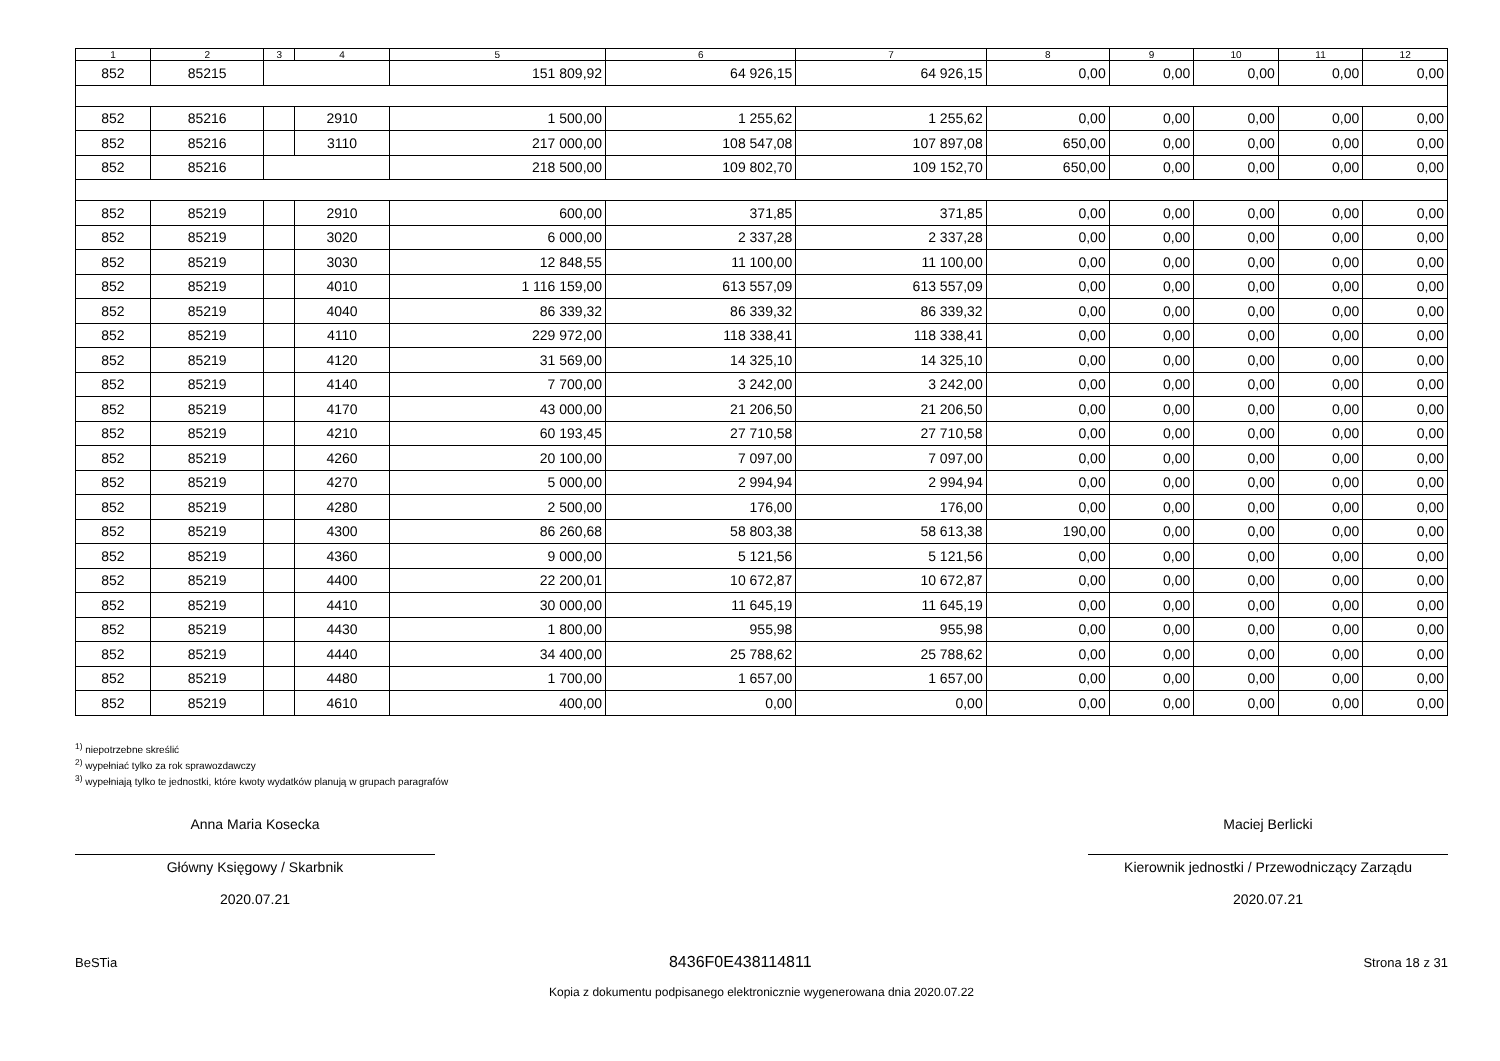| 1 | 2 | 3 | 4 | 5 | 6 | 7 | 8 | 9 | 10 | 11 | 12 |
| --- | --- | --- | --- | --- | --- | --- | --- | --- | --- | --- | --- |
| 852 | 85215 | | | 151 809,92 | 64 926,15 | 64 926,15 | 0,00 | 0,00 | 0,00 | 0,00 | 0,00 |
| 852 | 85216 | | 2910 | 1 500,00 | 1 255,62 | 1 255,62 | 0,00 | 0,00 | 0,00 | 0,00 | 0,00 |
| 852 | 85216 | | 3110 | 217 000,00 | 108 547,08 | 107 897,08 | 650,00 | 0,00 | 0,00 | 0,00 | 0,00 |
| 852 | 85216 | | | 218 500,00 | 109 802,70 | 109 152,70 | 650,00 | 0,00 | 0,00 | 0,00 | 0,00 |
| 852 | 85219 | | 2910 | 600,00 | 371,85 | 371,85 | 0,00 | 0,00 | 0,00 | 0,00 | 0,00 |
| 852 | 85219 | | 3020 | 6 000,00 | 2 337,28 | 2 337,28 | 0,00 | 0,00 | 0,00 | 0,00 | 0,00 |
| 852 | 85219 | | 3030 | 12 848,55 | 11 100,00 | 11 100,00 | 0,00 | 0,00 | 0,00 | 0,00 | 0,00 |
| 852 | 85219 | | 4010 | 1 116 159,00 | 613 557,09 | 613 557,09 | 0,00 | 0,00 | 0,00 | 0,00 | 0,00 |
| 852 | 85219 | | 4040 | 86 339,32 | 86 339,32 | 86 339,32 | 0,00 | 0,00 | 0,00 | 0,00 | 0,00 |
| 852 | 85219 | | 4110 | 229 972,00 | 118 338,41 | 118 338,41 | 0,00 | 0,00 | 0,00 | 0,00 | 0,00 |
| 852 | 85219 | | 4120 | 31 569,00 | 14 325,10 | 14 325,10 | 0,00 | 0,00 | 0,00 | 0,00 | 0,00 |
| 852 | 85219 | | 4140 | 7 700,00 | 3 242,00 | 3 242,00 | 0,00 | 0,00 | 0,00 | 0,00 | 0,00 |
| 852 | 85219 | | 4170 | 43 000,00 | 21 206,50 | 21 206,50 | 0,00 | 0,00 | 0,00 | 0,00 | 0,00 |
| 852 | 85219 | | 4210 | 60 193,45 | 27 710,58 | 27 710,58 | 0,00 | 0,00 | 0,00 | 0,00 | 0,00 |
| 852 | 85219 | | 4260 | 20 100,00 | 7 097,00 | 7 097,00 | 0,00 | 0,00 | 0,00 | 0,00 | 0,00 |
| 852 | 85219 | | 4270 | 5 000,00 | 2 994,94 | 2 994,94 | 0,00 | 0,00 | 0,00 | 0,00 | 0,00 |
| 852 | 85219 | | 4280 | 2 500,00 | 176,00 | 176,00 | 0,00 | 0,00 | 0,00 | 0,00 | 0,00 |
| 852 | 85219 | | 4300 | 86 260,68 | 58 803,38 | 58 613,38 | 190,00 | 0,00 | 0,00 | 0,00 | 0,00 |
| 852 | 85219 | | 4360 | 9 000,00 | 5 121,56 | 5 121,56 | 0,00 | 0,00 | 0,00 | 0,00 | 0,00 |
| 852 | 85219 | | 4400 | 22 200,01 | 10 672,87 | 10 672,87 | 0,00 | 0,00 | 0,00 | 0,00 | 0,00 |
| 852 | 85219 | | 4410 | 30 000,00 | 11 645,19 | 11 645,19 | 0,00 | 0,00 | 0,00 | 0,00 | 0,00 |
| 852 | 85219 | | 4430 | 1 800,00 | 955,98 | 955,98 | 0,00 | 0,00 | 0,00 | 0,00 | 0,00 |
| 852 | 85219 | | 4440 | 34 400,00 | 25 788,62 | 25 788,62 | 0,00 | 0,00 | 0,00 | 0,00 | 0,00 |
| 852 | 85219 | | 4480 | 1 700,00 | 1 657,00 | 1 657,00 | 0,00 | 0,00 | 0,00 | 0,00 | 0,00 |
| 852 | 85219 | | 4610 | 400,00 | 0,00 | 0,00 | 0,00 | 0,00 | 0,00 | 0,00 | 0,00 |
<sup>1)</sup> niepotrzebne skreślić
<sup>2)</sup> wypełniać tylko za rok sprawozdawczy
<sup>3)</sup> wypełniają tylko te jednostki, które kwoty wydatków planują w grupach paragrafów
Anna Maria Kosecka
Główny Księgowy / Skarbnik
2020.07.21
Maciej Berlicki
Kierownik jednostki / Przewodniczący Zarządu
2020.07.21
BeSTia 8436F0E438114811 Strona 18 z 31
Kopia z dokumentu podpisanego elektronicznie wygenerowana dnia 2020.07.22